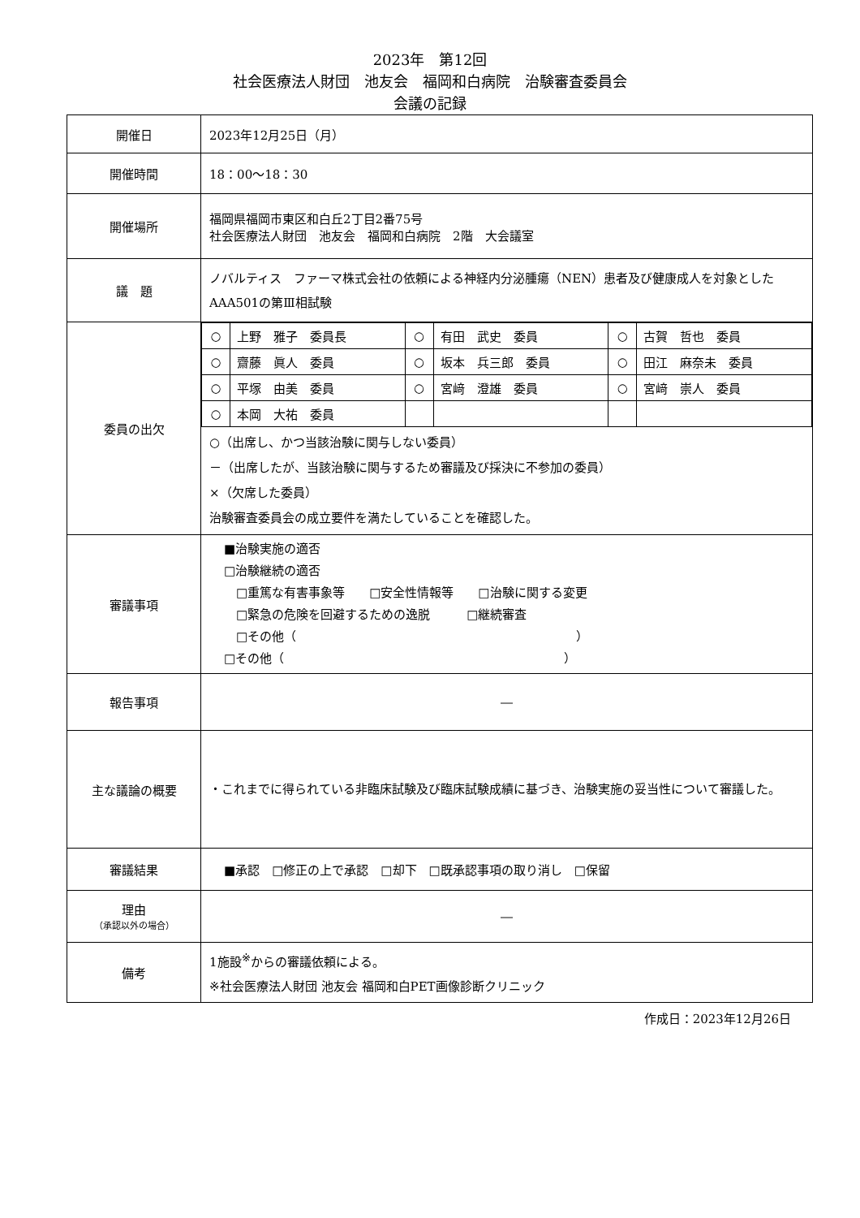2023年　第12回
社会医療法人財団　池友会　福岡和白病院　治験審査委員会
会議の記録
| 開催日 | 2023年12月25日（月） |
| 開催時間 | 18：00～18：30 |
| 開催場所 | 福岡県福岡市東区和白丘2丁目2番75号 社会医療法人財団 池友会 福岡和白病院 2階 大会議室 |
| 議 題 | ノバルティス ファーマ株式会社の依頼による神経内分泌腫瘍（NEN）患者及び健康成人を対象としたAAA501の第Ⅲ相試験 |
| 委員の出欠 | / ○ / 上野 雅子 委員長 / ○ / 有田 武史 委員 / ○ / 古賀 哲也 委員 / / ○ / 齋藤 眞人 委員 / ○ / 坂本 兵三郎 委員 / ○ / 田江 麻奈未 委員 / / ○ / 平塚 由美 委員 / ○ / 宮﨑 澄雄 委員 / ○ / 宮﨑 崇人 委員 / / ○ / 本岡 大祐 委員 / / / / / ○（出席し、かつ当該治験に関与しない委員） －（出席したが、当該治験に関与するため審議及び採決に不参加の委員） ×（欠席した委員） 治験審査委員会の成立要件を満たしていることを確認した。 |
| 審議事項 | ■治験実施の適否 □治験継続の適否 □重篤な有害事象等 □安全性情報等 □治験に関する変更 □緊急の危険を回避するための逸脱 □継続審査 □その他（ ） □その他（ ） |
| 報告事項 | ― |
| 主な議論の概要 | ・これまでに得られている非臨床試験及び臨床試験成績に基づき、治験実施の妥当性について審議した。 |
| 審議結果 | ■承認 □修正の上で承認 □却下 □既承認事項の取り消し □保留 |
| 理由 （承認以外の場合） | ― |
| 備考 | 1施設<sup>※</sup>からの審議依頼による。 ※社会医療法人財団 池友会 福岡和白PET画像診断クリニック |
作成日：2023年12月26日